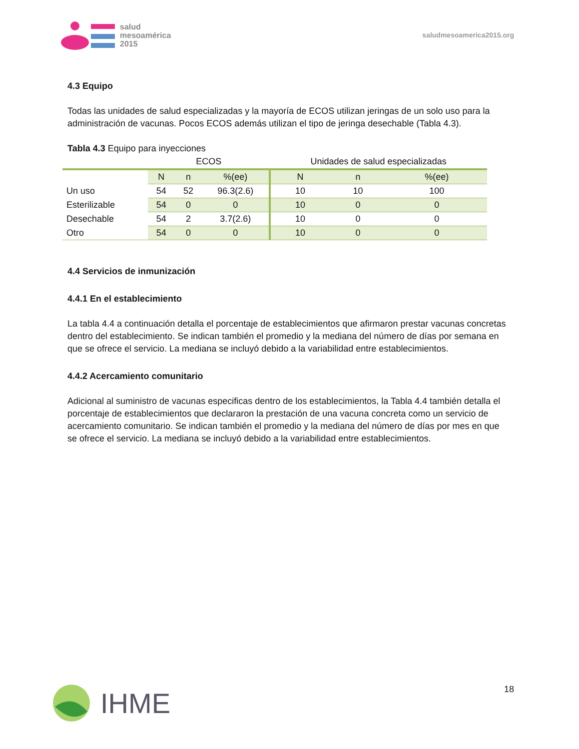salud
mesoamérica
2015
saludmesoamerica2015.org
4.3 Equipo
Todas las unidades de salud especializadas y la mayoría de ECOS utilizan jeringas de un solo uso para la administración de vacunas. Pocos ECOS además utilizan el tipo de jeringa desechable (Tabla 4.3).
Tabla 4.3 Equipo para inyecciones
| | ECOS | | | Unidades de salud especializadas | | |
| --- | --- | --- | --- | --- | --- | --- |
| | N | n | %(ee) | N | n | %(ee) |
| Un uso | 54 | 52 | 96.3(2.6) | 10 | 10 | 100 |
| Esterilizable | 54 | 0 | 0 | 10 | 0 | 0 |
| Desechable | 54 | 2 | 3.7(2.6) | 10 | 0 | 0 |
| Otro | 54 | 0 | 0 | 10 | 0 | 0 |
4.4 Servicios de inmunización
4.4.1 En el establecimiento
La tabla 4.4 a continuación detalla el porcentaje de establecimientos que afirmaron prestar vacunas concretas dentro del establecimiento. Se indican también el promedio y la mediana del número de días por semana en que se ofrece el servicio. La mediana se incluyó debido a la variabilidad entre establecimientos.
4.4.2 Acercamiento comunitario
Adicional al suministro de vacunas especificas dentro de los establecimientos, la Tabla 4.4 también detalla el porcentaje de establecimientos que declararon la prestación de una vacuna concreta como un servicio de acercamiento comunitario. Se indican también el promedio y la mediana del número de días por mes en que se ofrece el servicio. La mediana se incluyó debido a la variabilidad entre establecimientos.
IHME
18